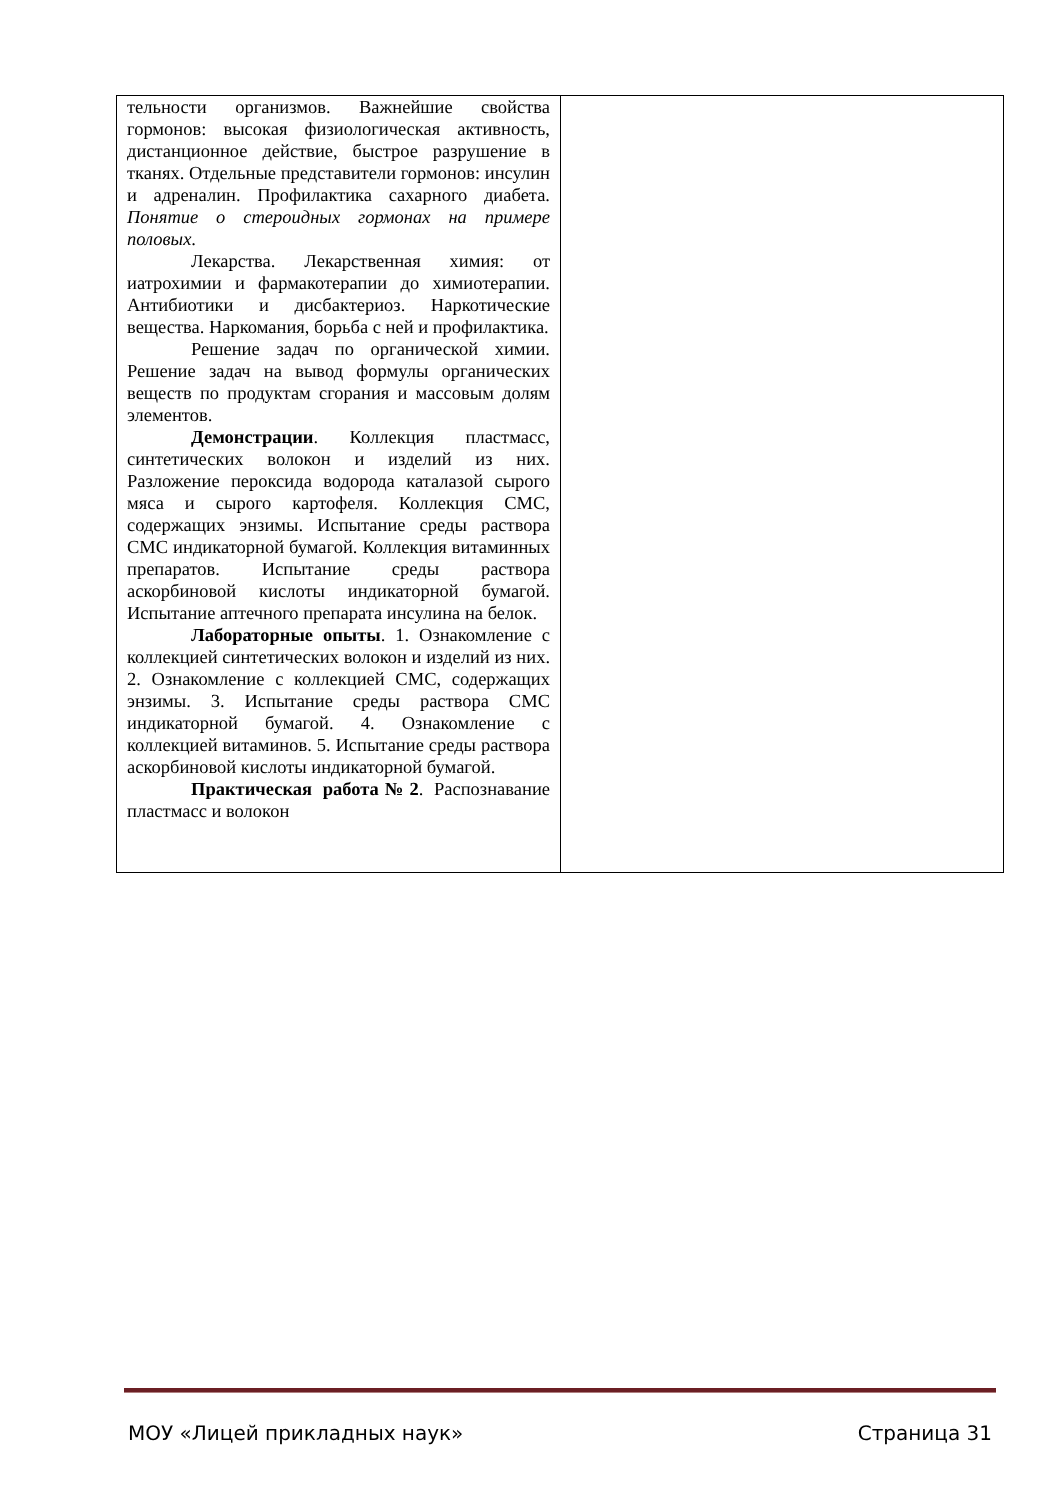| тельности организмов. Важнейшие свойства гормонов: высокая физиологическая активность, дистанционное действие, быстрое разрушение в тканях. Отдельные представители гормонов: инсулин и адреналин. Профилактика сахарного диабета. Понятие о стероидных гормонах на примере половых . Лекарства. Лекарственная химия: от иатрохимии и фармакотерапии до химиотерапии. Антибиотики и дисбактериоз. Наркотические вещества. Наркомания, борьба с ней и профилактика. Решение задач по органической химии. Решение задач на вывод формулы органических веществ по продуктам сгорания и массовым долям элементов. Демонстрации . Коллекция пластмасс, синтетических волокон и изделий из них. Разложение пероксида водорода каталазой сырого мяса и сырого картофеля. Коллекция СМС, содержащих энзимы. Испытание среды раствора СМС индикаторной бумагой. Коллекция витаминных препаратов. Испытание среды раствора аскорбиновой кислоты индикаторной бумагой. Испытание аптечного препарата инсулина на белок. Лабораторные опыты . 1. Ознакомление с коллекцией синтетических волокон и изделий из них. 2. Ознакомление с коллекцией СМС, содержащих энзимы. 3. Испытание среды раствора СМС индикаторной бумагой. 4. Ознакомление с коллекцией витаминов. 5. Испытание среды раствора аскорбиновой кислоты индикаторной бумагой. Практическая работа№2 . Распознавание пластмасс и волокон | |
МОУ «Лицей прикладных наук» Страница 31